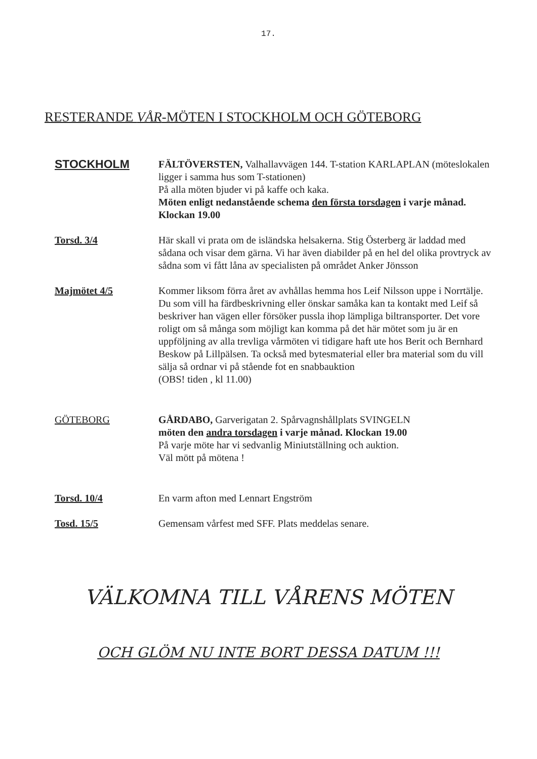17.
RESTERANDE VÅR-MÖTEN I STOCKHOLM OCH GÖTEBORG
STOCKHOLM
FÄLTÖVERSTEN, Valhallavvägen 144. T-station KARLAPLAN (möteslokalen ligger i samma hus som T-stationen)
På alla möten bjuder vi på kaffe och kaka.
Möten enligt nedanstående schema den första torsdagen i varje månad. Klockan 19.00
Torsd. 3/4 Här skall vi prata om de isländska helsakerna. Stig Österberg är laddad med sådana och visar dem gärna. Vi har även diabilder på en hel del olika provtryck av sådna som vi fått låna av specialisten på området Anker Jönsson
Majmötet 4/5 Kommer liksom förra året av avhållas hemma hos Leif Nilsson uppe i Norrtälje. Du som vill ha färdbeskrivning eller önskar samåka kan ta kontakt med Leif så beskriver han vägen eller försöker pussla ihop lämpliga biltransporter. Det vore roligt om så många som möjligt kan komma på det här mötet som ju är en uppföljning av alla trevliga vårmöten vi tidigare haft ute hos Berit och Bernhard Beskow på Lillpälsen. Ta också med bytesmaterial eller bra material som du vill sälja så ordnar vi på stående fot en snabbauktion
(OBS! tiden , kl 11.00)
GÖTEBORG GÅRDABO, Garverigatan 2. Spårvagnshållplats SVINGELN
möten den andra torsdagen i varje månad. Klockan 19.00
På varje möte har vi sedvanlig Miniutställning och auktion.
Väl mött på mötena !
Torsd. 10/4 En varm afton med Lennart Engström
Tosd. 15/5 Gemensam vårfest med SFF. Plats meddelas senare.
VÄLKOMNA TILL VÅRENS MÖTEN
OCH GLÖM NU INTE BORT DESSA DATUM !!!